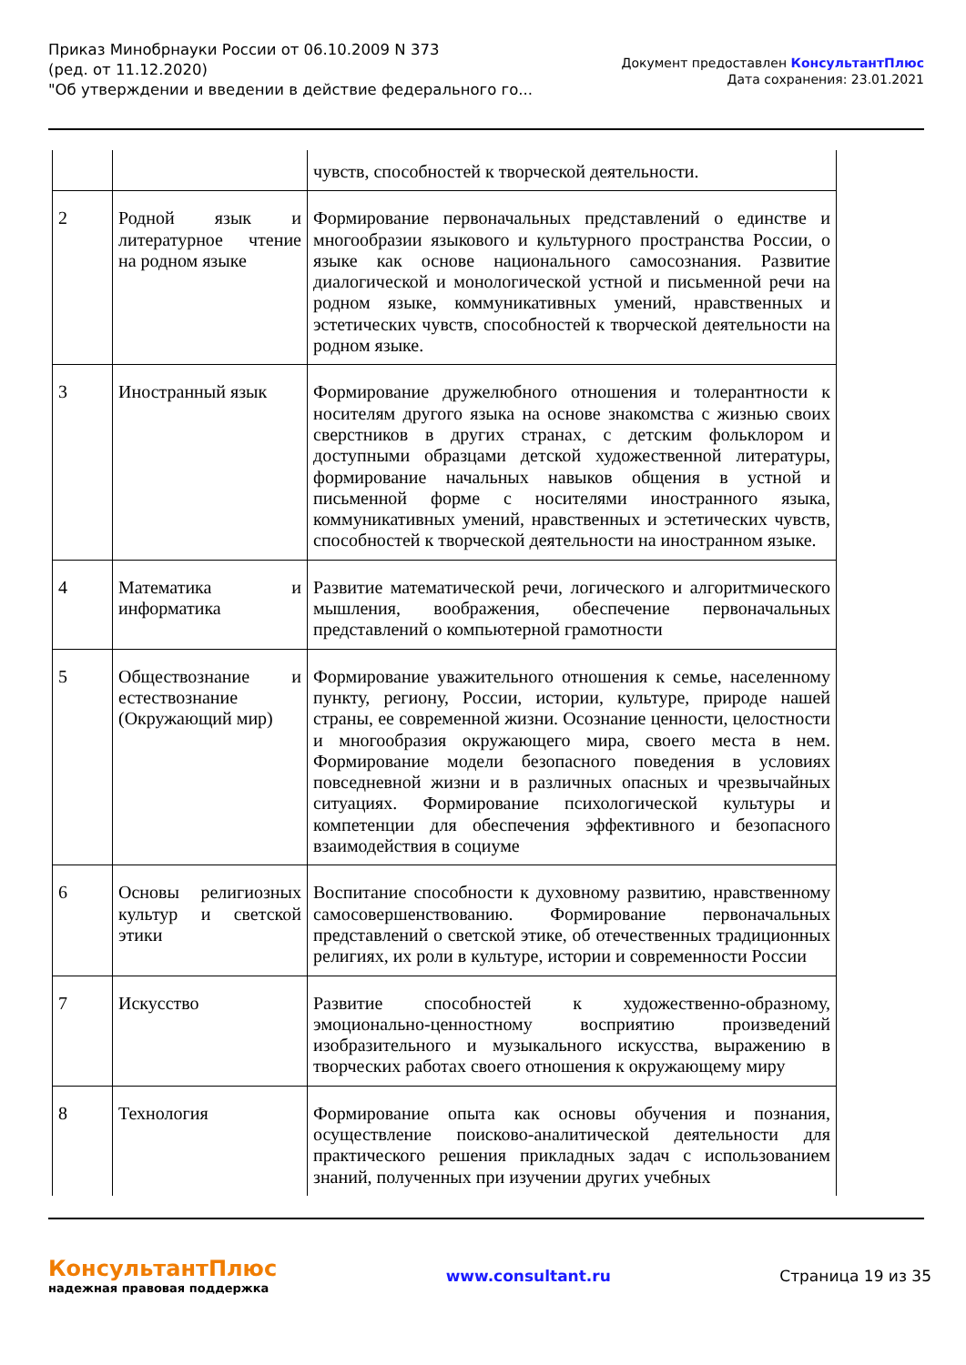Приказ Минобрнауки России от 06.10.2009 N 373
(ред. от 11.12.2020)
"Об утверждении и введении в действие федерального го...
Документ предоставлен КонсультантПлюс
Дата сохранения: 23.01.2021
| | | чувств, способностей к творческой деятельности. |
| 2 | Родной язык и литературное чтение на родном языке | Формирование первоначальных представлений о единстве и многообразии языкового и культурного пространства России, о языке как основе национального самосознания. Развитие диалогической и монологической устной и письменной речи на родном языке, коммуникативных умений, нравственных и эстетических чувств, способностей к творческой деятельности на родном языке. |
| 3 | Иностранный язык | Формирование дружелюбного отношения и толерантности к носителям другого языка на основе знакомства с жизнью своих сверстников в других странах, с детским фольклором и доступными образцами детской художественной литературы, формирование начальных навыков общения в устной и письменной форме с носителями иностранного языка, коммуникативных умений, нравственных и эстетических чувств, способностей к творческой деятельности на иностранном языке. |
| 4 | Математика и информатика | Развитие математической речи, логического и алгоритмического мышления, воображения, обеспечение первоначальных представлений о компьютерной грамотности |
| 5 | Обществознание и естествознание (Окружающий мир) | Формирование уважительного отношения к семье, населенному пункту, региону, России, истории, культуре, природе нашей страны, ее современной жизни. Осознание ценности, целостности и многообразия окружающего мира, своего места в нем. Формирование модели безопасного поведения в условиях повседневной жизни и в различных опасных и чрезвычайных ситуациях. Формирование психологической культуры и компетенции для обеспечения эффективного и безопасного взаимодействия в социуме |
| 6 | Основы религиозных культур и светской этики | Воспитание способности к духовному развитию, нравственному самосовершенствованию. Формирование первоначальных представлений о светской этике, об отечественных традиционных религиях, их роли в культуре, истории и современности России |
| 7 | Искусство | Развитие способностей к художественно-образному, эмоционально-ценностному восприятию произведений изобразительного и музыкального искусства, выражению в творческих работах своего отношения к окружающему миру |
| 8 | Технология | Формирование опыта как основы обучения и познания, осуществление поисково-аналитической деятельности для практического решения прикладных задач с использованием знаний, полученных при изучении других учебных |
КонсультантПлюс
надежная правовая поддержка
www.consultant.ru Страница 19 из 35